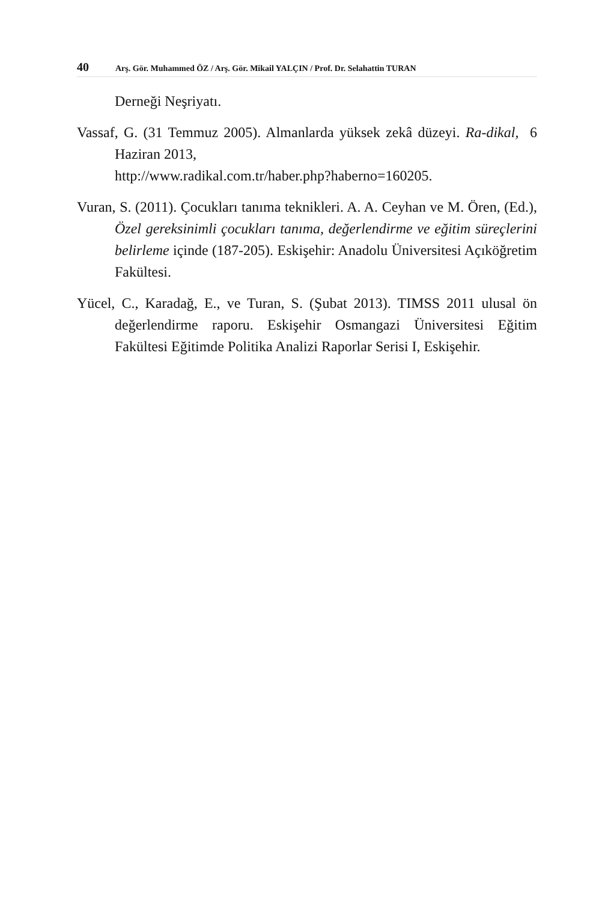40 Arş. Gör. Muhammed ÖZ / Arş. Gör. Mikail YALÇIN / Prof. Dr. Selahattin TURAN
Derneği Neşriyatı.
Vassaf, G. (31 Temmuz 2005). Almanlarda yüksek zekâ düzeyi. Ra-dikal, 6 Haziran 2013,
http://www.radikal.com.tr/haber.php?haberno=160205.
Vuran, S. (2011). Çocukları tanıma teknikleri. A. A. Ceyhan ve M. Ören, (Ed.), Özel gereksinimli çocukları tanıma, değerlendirme ve eğitim süreçlerini belirleme içinde (187-205). Eskişehir: Anadolu Üniversitesi Açıköğretim Fakültesi.
Yücel, C., Karadağ, E., ve Turan, S. (Şubat 2013). TIMSS 2011 ulusal ön değerlendirme raporu. Eskişehir Osmangazi Üniversitesi Eğitim Fakültesi Eğitimde Politika Analizi Raporlar Serisi I, Eskişehir.